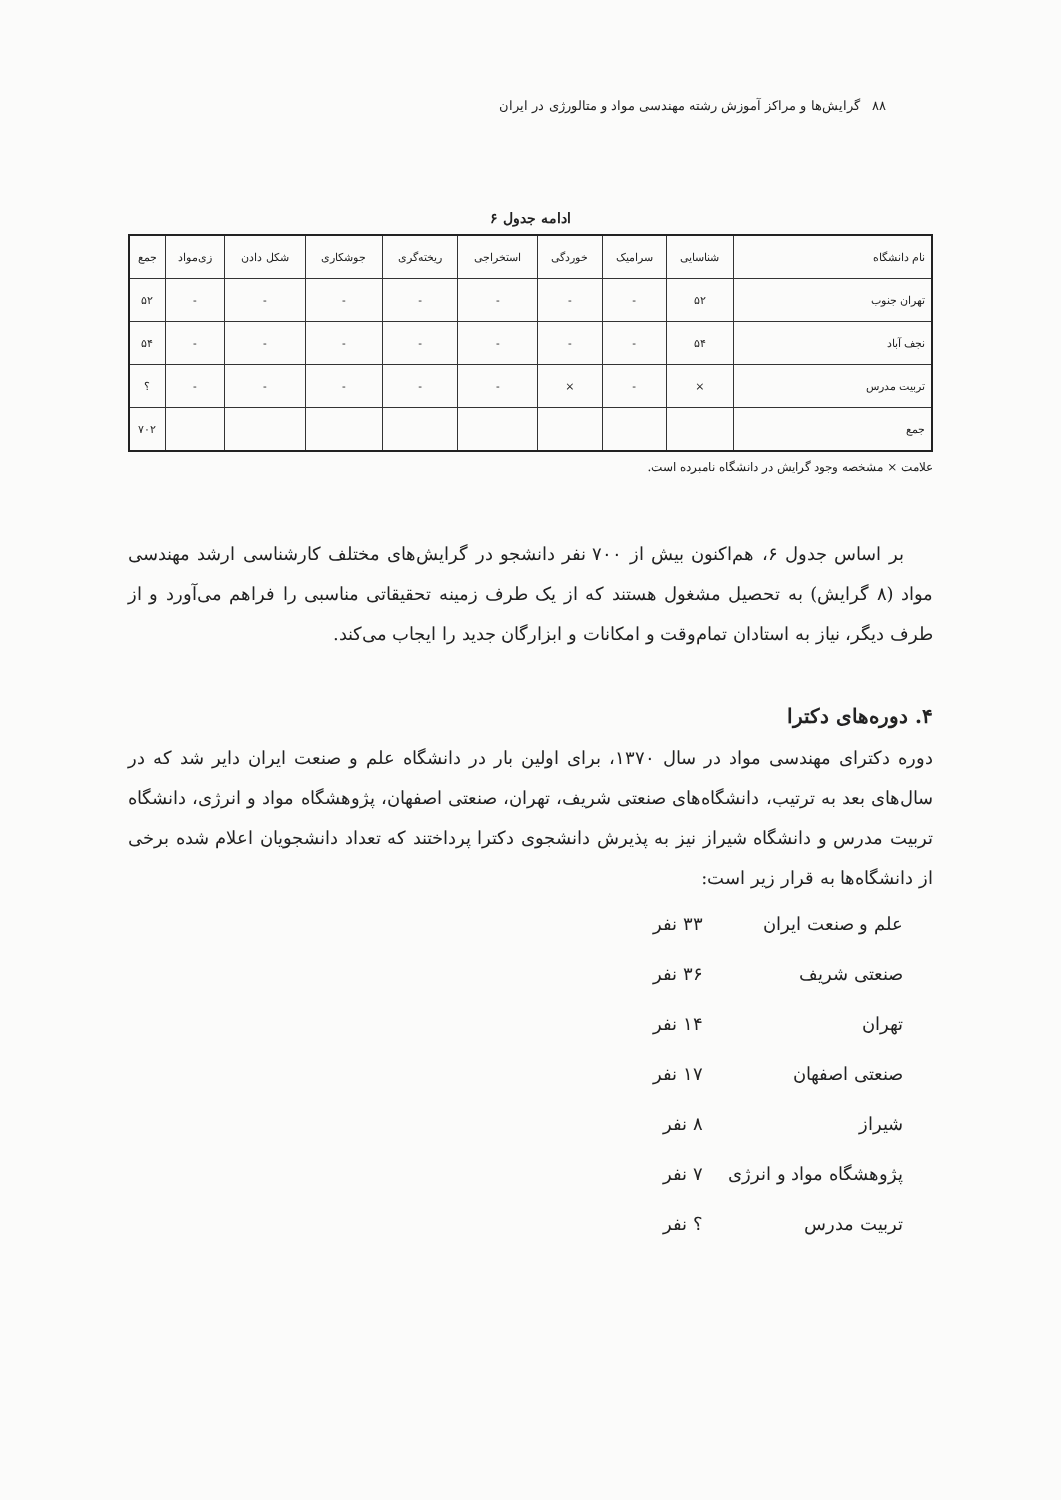۸۸ گرایش‌ها و مراکز آموزش رشته مهندسی مواد و متالورژی در ایران
ادامه جدول ۶
| نام دانشگاه | شناسایی | سرامیک | خوردگی | استخراجی | ریخته‌گری | جوشکاری | شکل دادن | زی‌مواد | جمع |
| --- | --- | --- | --- | --- | --- | --- | --- | --- | --- |
| تهران جنوب | ۵۲ | - | - | - | - | - | - | - | ۵۲ |
| نجف آباد | ۵۴ | - | - | - | - | - | - | - | ۵۴ |
| تربیت مدرس | × | - | × | - | - | - | - | - | ؟ |
| جمع | | | | | | | | | ۷۰۲ |
علامت × مشخصه وجود گرایش در دانشگاه نامبرده است.
بر اساس جدول ۶، هم‌اکنون بیش از ۷۰۰ نفر دانشجو در گرایش‌های مختلف کارشناسی ارشد مهندسی مواد (۸ گرایش) به تحصیل مشغول هستند که از یک طرف زمینه تحقیقاتی مناسبی را فراهم می‌آورد و از طرف دیگر، نیاز به استادان تمام‌وقت و امکانات و ابزارگان جدید را ایجاب می‌کند.
۴. دوره‌های دکترا
دوره دکترای مهندسی مواد در سال ۱۳۷۰، برای اولین بار در دانشگاه علم و صنعت ایران دایر شد که در سال‌های بعد به ترتیب، دانشگاه‌های صنعتی شریف، تهران، صنعتی اصفهان، پژوهشگاه مواد و انرژی، دانشگاه تربیت مدرس و دانشگاه شیراز نیز به پذیرش دانشجوی دکترا پرداختند که تعداد دانشجویان اعلام شده برخی از دانشگاه‌ها به قرار زیر است:
علم و صنعت ایران ۳۳ نفر
صنعتی شریف ۳۶ نفر
تهران ۱۴ نفر
صنعتی اصفهان ۱۷ نفر
شیراز ۸ نفر
پژوهشگاه مواد و انرژی ۷ نفر
تربیت مدرس ؟ نفر